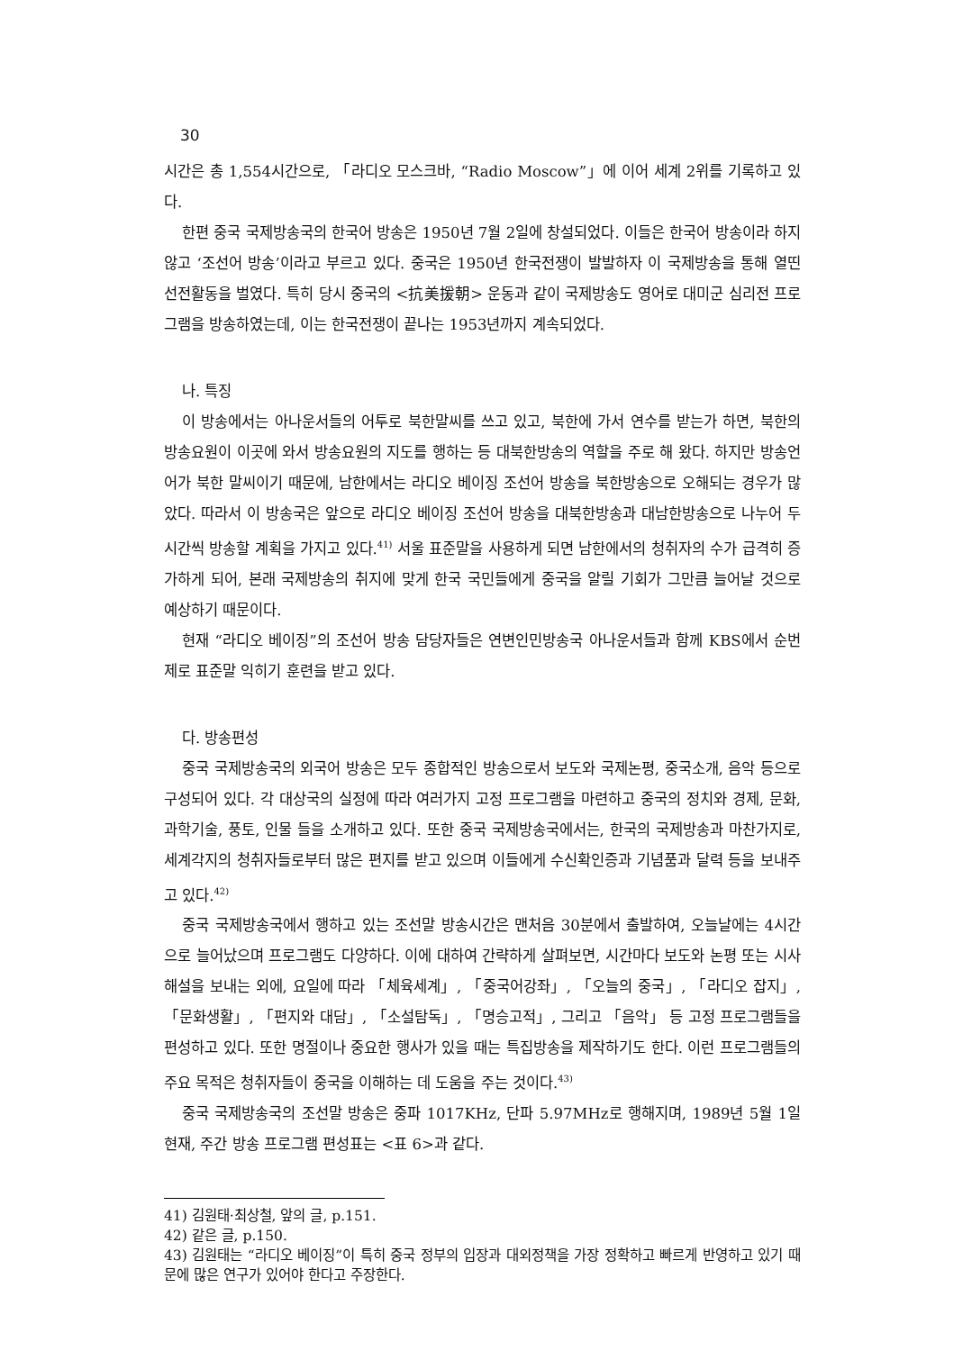30
시간은 총 1,554시간으로, 「라디오 모스크바, “Radio Moscow”」에 이어 세계 2위를 기록하고 있다.
한편 중국 국제방송국의 한국어 방송은 1950년 7월 2일에 창설되었다. 이들은 한국어 방송이라 하지 않고 ‘조선어 방송’이라고 부르고 있다. 중국은 1950년 한국전쟁이 발발하자 이 국제방송을 통해 열띤 선전활동을 벌였다. 특히 당시 중국의 <抗美援朝> 운동과 같이 국제방송도 영어로 대미군 심리전 프로그램을 방송하였는데, 이는 한국전쟁이 끝나는 1953년까지 계속되었다.
나. 특징
이 방송에서는 아나운서들의 어투로 북한말씨를 쓰고 있고, 북한에 가서 연수를 받는가 하면, 북한의 방송요원이 이곳에 와서 방송요원의 지도를 행하는 등 대북한방송의 역할을 주로 해 왔다. 하지만 방송언어가 북한 말씨이기 때문에, 남한에서는 라디오 베이징 조선어 방송을 북한방송으로 오해되는 경우가 많았다. 따라서 이 방송국은 앞으로 라디오 베이징 조선어 방송을 대북한방송과 대남한방송으로 나누어 두시간씩 방송할 계획을 가지고 있다.<sup>41)</sup> 서울 표준말을 사용하게 되면 남한에서의 청취자의 수가 급격히 증가하게 되어, 본래 국제방송의 취지에 맞게 한국 국민들에게 중국을 알릴 기회가 그만큼 늘어날 것으로 예상하기 때문이다.
현재 “라디오 베이징”의 조선어 방송 담당자들은 연변인민방송국 아나운서들과 함께 KBS에서 순번제로 표준말 익히기 훈련을 받고 있다.
다. 방송편성
중국 국제방송국의 외국어 방송은 모두 종합적인 방송으로서 보도와 국제논평, 중국소개, 음악 등으로 구성되어 있다. 각 대상국의 실정에 따라 여러가지 고정 프로그램을 마련하고 중국의 정치와 경제, 문화, 과학기술, 풍토, 인물 들을 소개하고 있다. 또한 중국 국제방송국에서는, 한국의 국제방송과 마찬가지로, 세계각지의 청취자들로부터 많은 편지를 받고 있으며 이들에게 수신확인증과 기념품과 달력 등을 보내주고 있다.<sup>42)</sup>
중국 국제방송국에서 행하고 있는 조선말 방송시간은 맨처음 30분에서 출발하여, 오늘날에는 4시간으로 늘어났으며 프로그램도 다양하다. 이에 대하여 간략하게 살펴보면, 시간마다 보도와 논평 또는 시사해설을 보내는 외에, 요일에 따라 「체육세계」, 「중국어강좌」, 「오늘의 중국」, 「라디오 잡지」, 「문화생활」, 「편지와 대담」, 「소설탐독」, 「명승고적」, 그리고 「음악」 등 고정 프로그램들을 편성하고 있다. 또한 명절이나 중요한 행사가 있을 때는 특집방송을 제작하기도 한다. 이런 프로그램들의 주요 목적은 청취자들이 중국을 이해하는 데 도움을 주는 것이다.<sup>43)</sup>
중국 국제방송국의 조선말 방송은 중파 1017KHz, 단파 5.97MHz로 행해지며, 1989년 5월 1일 현재, 주간 방송 프로그램 편성표는 <표 6>과 같다.
41) 김원태·최상철, 앞의 글, p.151.
42) 같은 글, p.150.
43) 김원태는 “라디오 베이징”이 특히 중국 정부의 입장과 대외정책을 가장 정확하고 빠르게 반영하고 있기 때문에 많은 연구가 있어야 한다고 주장한다.